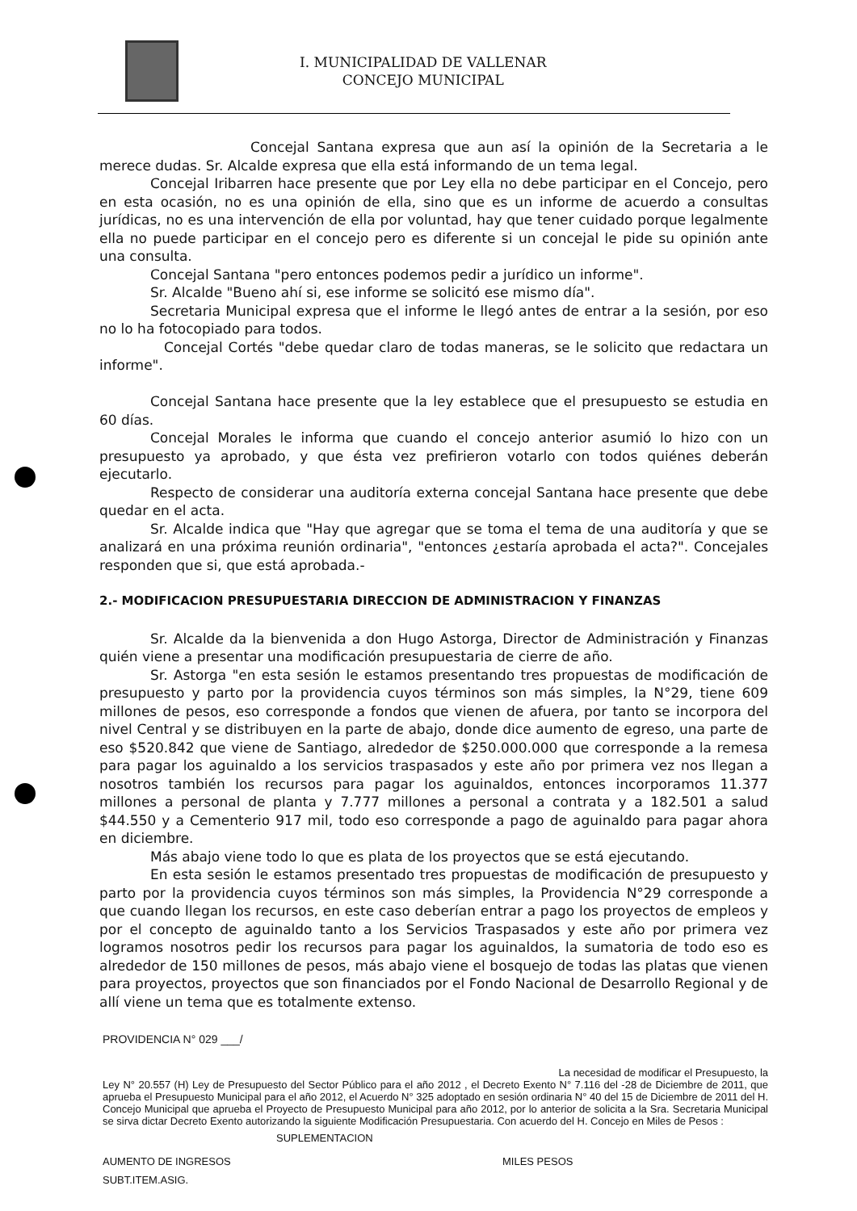I. MUNICIPALIDAD DE VALLENAR
CONCEJO MUNICIPAL
Concejal Santana expresa que aun así la opinión de la Secretaria a le merece dudas. Sr. Alcalde expresa que ella está informando de un tema legal.
Concejal Iribarren hace presente que por Ley ella no debe participar en el Concejo, pero en esta ocasión, no es una opinión de ella, sino que es un informe de acuerdo a consultas jurídicas, no es una intervención de ella por voluntad, hay que tener cuidado porque legalmente ella no puede participar en el concejo pero es diferente si un concejal le pide su opinión ante una consulta.
Concejal Santana "pero entonces podemos pedir a jurídico un informe".
Sr. Alcalde "Bueno ahí si, ese informe se solicitó ese mismo día".
Secretaria Municipal expresa que el informe le llegó antes de entrar a la sesión, por eso no lo ha fotocopiado para todos.
Concejal Cortés "debe quedar claro de todas maneras, se le solicito que redactara un informe".
Concejal Santana hace presente que la ley establece que el presupuesto se estudia en 60 días.
Concejal Morales le informa que cuando el concejo anterior asumió lo hizo con un presupuesto ya aprobado, y que ésta vez prefirieron votarlo con todos quiénes deberán ejecutarlo.
Respecto de considerar una auditoría externa concejal Santana hace presente que debe quedar en el acta.
Sr. Alcalde indica que "Hay que agregar que se toma el tema de una auditoría y que se analizará en una próxima reunión ordinaria", "entonces ¿estaría aprobada el acta?". Concejales responden que si, que está aprobada.-
2.- MODIFICACION PRESUPUESTARIA DIRECCION DE ADMINISTRACION Y FINANZAS
Sr. Alcalde da la bienvenida a don Hugo Astorga, Director de Administración y Finanzas quién viene a presentar una modificación presupuestaria de cierre de año.
Sr. Astorga "en esta sesión le estamos presentando tres propuestas de modificación de presupuesto y parto por la providencia cuyos términos son más simples, la N°29, tiene 609 millones de pesos, eso corresponde a fondos que vienen de afuera, por tanto se incorpora del nivel Central y se distribuyen en la parte de abajo, donde dice aumento de egreso, una parte de eso $520.842 que viene de Santiago, alrededor de $250.000.000 que corresponde a la remesa para pagar los aguinaldo a los servicios traspasados y este año por primera vez nos llegan a nosotros también los recursos para pagar los aguinaldos, entonces incorporamos 11.377 millones a personal de planta y 7.777 millones a personal a contrata y a 182.501 a salud $44.550 y a Cementerio 917 mil, todo eso corresponde a pago de aguinaldo para pagar ahora en diciembre.
Más abajo viene todo lo que es plata de los proyectos que se está ejecutando.
En esta sesión le estamos presentado tres propuestas de modificación de presupuesto y parto por la providencia cuyos términos son más simples, la Providencia N°29 corresponde a que cuando llegan los recursos, en este caso deberían entrar a pago los proyectos de empleos y por el concepto de aguinaldo tanto a los Servicios Traspasados y este año por primera vez logramos nosotros pedir los recursos para pagar los aguinaldos, la sumatoria de todo eso es alrededor de 150 millones de pesos, más abajo viene el bosquejo de todas las platas que vienen para proyectos, proyectos que son financiados por el Fondo Nacional de Desarrollo Regional y de allí viene un tema que es totalmente extenso.
PROVIDENCIA N° 029 ___/
La necesidad de modificar el Presupuesto, la
Ley N° 20.557 (H) Ley de Presupuesto del Sector Público para el año 2012 , el Decreto Exento N° 7.116 del -28 de Diciembre de 2011, que aprueba el Presupuesto Municipal para el año 2012, el Acuerdo N° 325 adoptado en sesión ordinaria N° 40 del 15 de Diciembre de 2011 del H. Concejo Municipal que aprueba el Proyecto de Presupuesto Municipal para año 2012, por lo anterior de solicita a la Sra. Secretaria Municipal se sirva dictar Decreto Exento autorizando la siguiente Modificación Presupuestaria. Con acuerdo del H. Concejo en Miles de Pesos :
SUPLEMENTACION
AUMENTO DE INGRESOS MILES PESOS
SUBT.ITEM.ASIG.